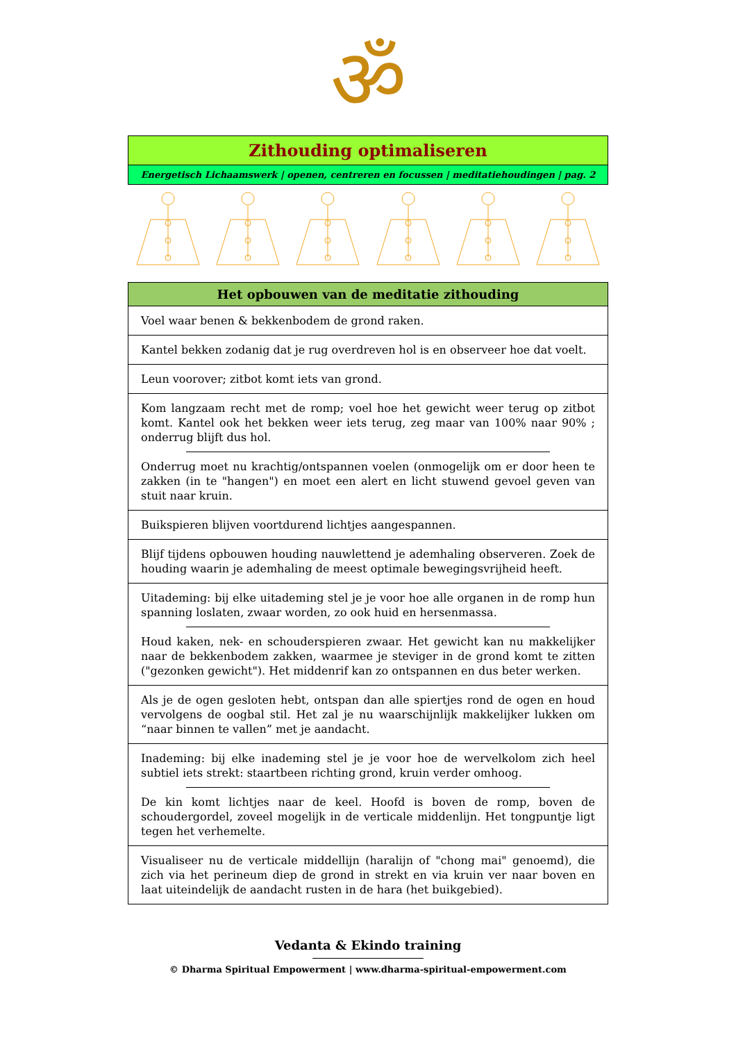ॐ
Zithouding optimaliseren
Energetisch Lichaamswerk | openen, centreren en focussen | meditatiehoudingen | pag. 2
| Het opbouwen van de meditatie zithouding |
| --- |
| Voel waar benen & bekkenbodem de grond raken. |
| Kantel bekken zodanig dat je rug overdreven hol is en observeer hoe dat voelt. |
| Leun voorover; zitbot komt iets van grond. |
| Kom langzaam recht met de romp; voel hoe het gewicht weer terug op zitbot komt. Kantel ook het bekken weer iets terug, zeg maar van 100% naar 90% ; onderrug blijft dus hol. Onderrug moet nu krachtig/ontspannen voelen (onmogelijk om er door heen te zakken (in te "hangen") en moet een alert en licht stuwend gevoel geven van stuit naar kruin. |
| Buikspieren blijven voortdurend lichtjes aangespannen. |
| Blijf tijdens opbouwen houding nauwlettend je ademhaling observeren. Zoek de houding waarin je ademhaling de meest optimale bewegingsvrijheid heeft. |
| Uitademing: bij elke uitademing stel je je voor hoe alle organen in de romp hun spanning loslaten, zwaar worden, zo ook huid en hersenmassa. Houd kaken, nek- en schouderspieren zwaar. Het gewicht kan nu makkelijker naar de bekkenbodem zakken, waarmee je steviger in de grond komt te zitten ("gezonken gewicht"). Het middenrif kan zo ontspannen en dus beter werken. |
| Als je de ogen gesloten hebt, ontspan dan alle spiertjes rond de ogen en houd vervolgens de oogbal stil. Het zal je nu waarschijnlijk makkelijker lukken om “naar binnen te vallen” met je aandacht. |
| Inademing: bij elke inademing stel je je voor hoe de wervelkolom zich heel subtiel iets strekt: staartbeen richting grond, kruin verder omhoog. De kin komt lichtjes naar de keel. Hoofd is boven de romp, boven de schoudergordel, zoveel mogelijk in de verticale middenlijn. Het tongpuntje ligt tegen het verhemelte. |
| Visualiseer nu de verticale middellijn (haralijn of "chong mai" genoemd), die zich via het perineum diep de grond in strekt en via kruin ver naar boven en laat uiteindelijk de aandacht rusten in de hara (het buikgebied). |
Vedanta & Ekindo training
© Dharma Spiritual Empowerment | www.dharma-spiritual-empowerment.com